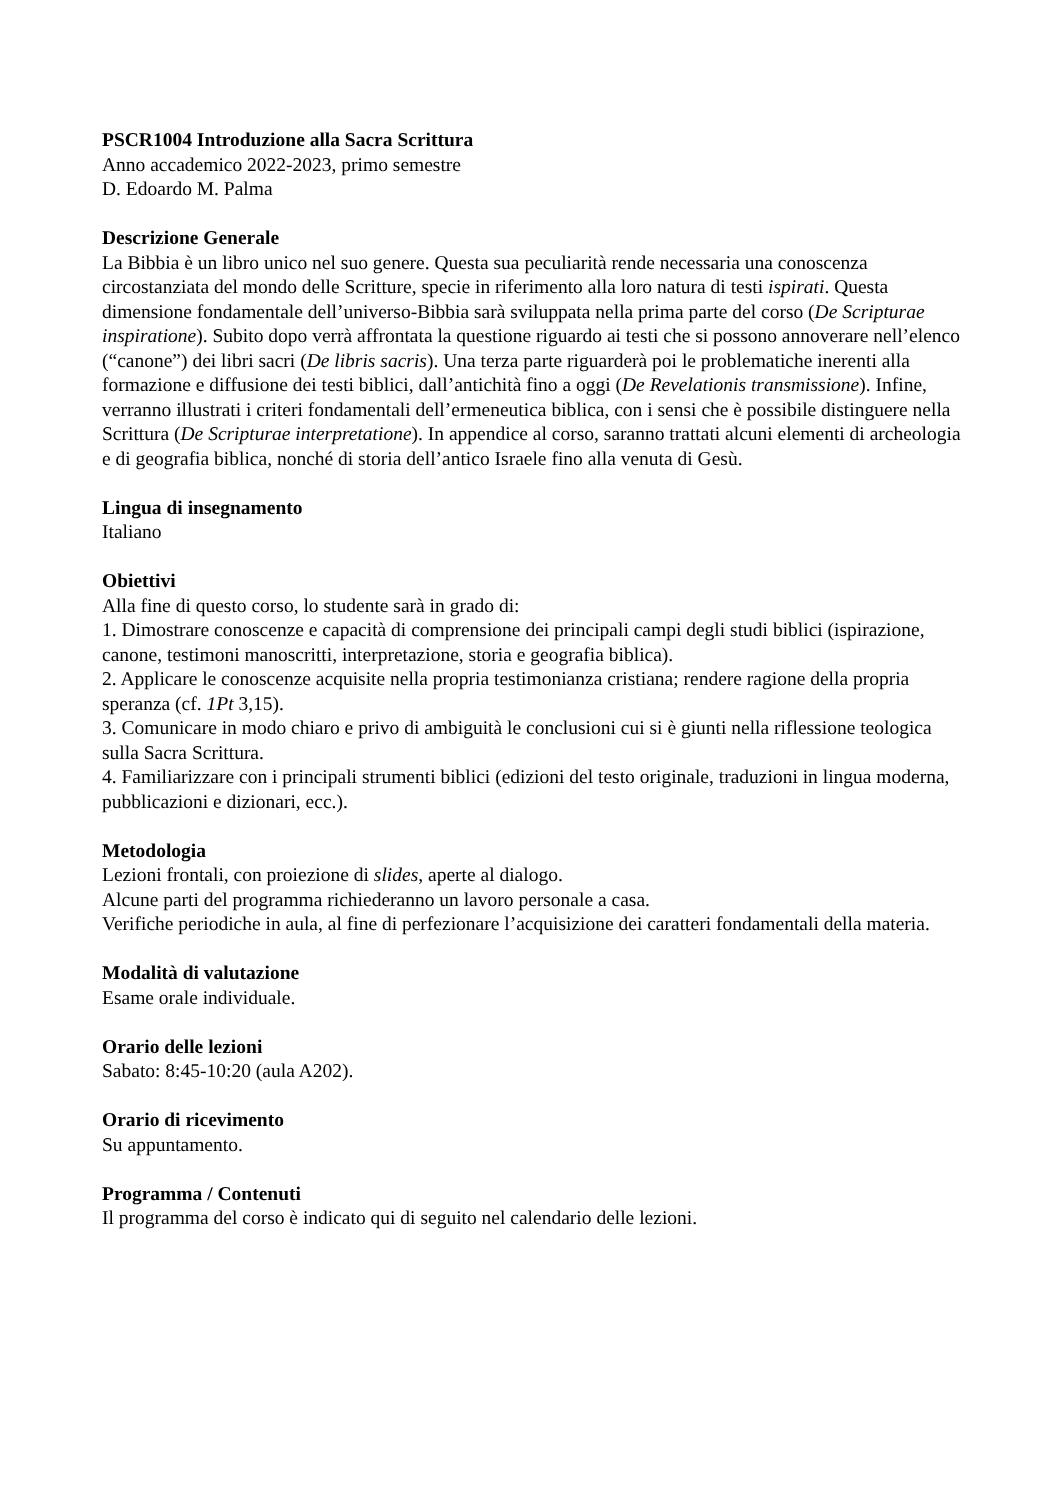PSCR1004 Introduzione alla Sacra Scrittura
Anno accademico 2022-2023, primo semestre
D. Edoardo M. Palma
Descrizione Generale
La Bibbia è un libro unico nel suo genere. Questa sua peculiarità rende necessaria una conoscenza circostanziata del mondo delle Scritture, specie in riferimento alla loro natura di testi ispirati. Questa dimensione fondamentale dell’universo-Bibbia sarà sviluppata nella prima parte del corso (De Scripturae inspiratione). Subito dopo verrà affrontata la questione riguardo ai testi che si possono annoverare nell’elenco (“canone”) dei libri sacri (De libris sacris). Una terza parte riguarderà poi le problematiche inerenti alla formazione e diffusione dei testi biblici, dall’antichità fino a oggi (De Revelationis transmissione). Infine, verranno illustrati i criteri fondamentali dell’ermeneutica biblica, con i sensi che è possibile distinguere nella Scrittura (De Scripturae interpretatione). In appendice al corso, saranno trattati alcuni elementi di archeologia e di geografia biblica, nonché di storia dell’antico Israele fino alla venuta di Gesù.
Lingua di insegnamento
Italiano
Obiettivi
Alla fine di questo corso, lo studente sarà in grado di:
1. Dimostrare conoscenze e capacità di comprensione dei principali campi degli studi biblici (ispirazione, canone, testimoni manoscritti, interpretazione, storia e geografia biblica).
2. Applicare le conoscenze acquisite nella propria testimonianza cristiana; rendere ragione della propria speranza (cf. 1Pt 3,15).
3. Comunicare in modo chiaro e privo di ambiguità le conclusioni cui si è giunti nella riflessione teologica sulla Sacra Scrittura.
4. Familiarizzare con i principali strumenti biblici (edizioni del testo originale, traduzioni in lingua moderna, pubblicazioni e dizionari, ecc.).
Metodologia
Lezioni frontali, con proiezione di slides, aperte al dialogo.
Alcune parti del programma richiederanno un lavoro personale a casa.
Verifiche periodiche in aula, al fine di perfezionare l’acquisizione dei caratteri fondamentali della materia.
Modalità di valutazione
Esame orale individuale.
Orario delle lezioni
Sabato: 8:45-10:20 (aula A202).
Orario di ricevimento
Su appuntamento.
Programma / Contenuti
Il programma del corso è indicato qui di seguito nel calendario delle lezioni.